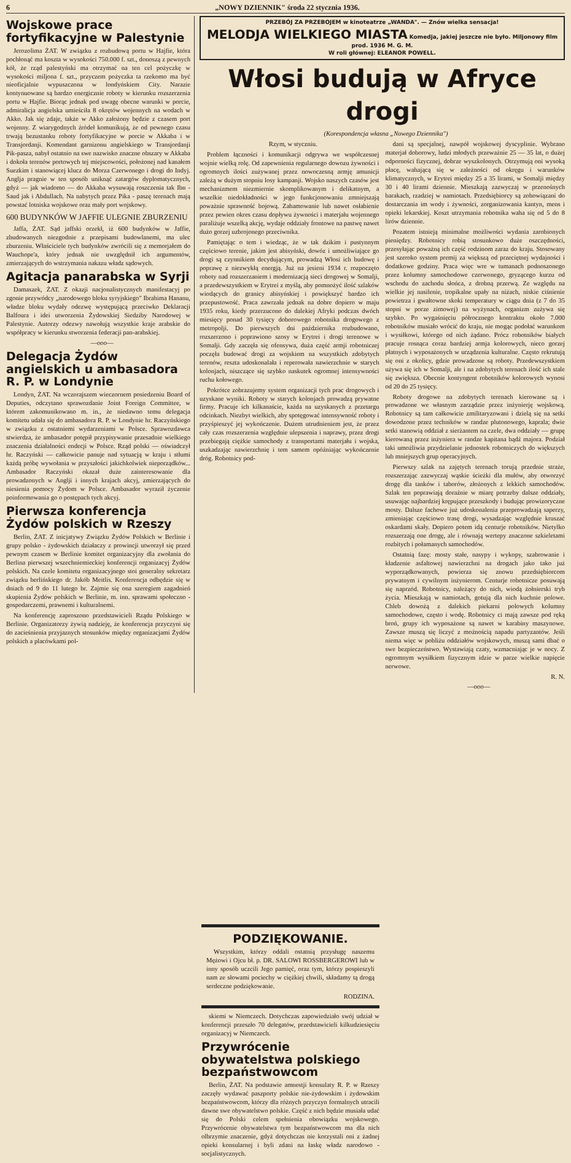6 „NOWY DZIENNIK" środa 22 stycznia 1936.
Wojskowe prace fortyfikacyjne w Palestynie
Jerozolima ŻAT. W związku z rozbudową portu w Hajfie, która pochłonąć ma koszta w wysokości 750.000 f. szt., donoszą z pewnych kół, że rząd palestyński ma otrzymać na ten cel pożyczkę w wysokości miljona f. szt., przyczem pożyczka ta rzekomo ma być nieoficjalnie wypuszczona w londyńskiem City. Narazie kontynuowane są bardzo energicznie roboty w kierunku rozszerzenia portu w Hajfie. Biorąc jednak pod uwagę obecne warunki w porcie, admiralicja angielska umieściła 8 okrętów wojennych na wodach w Akko. Jak się zdaje, także w Akko założony będzie z czasem port wojenny. Z wiarygodnych źródeł komunikują, że od pewnego czasu trwają bezustanku roboty fortyfikacyjne w porcie w Akkaba i w Transjordanji. Komendant garnizonu angielskiego w Transjordanji Pik-pasza, nabył ostatnio na swe nazwisko znaczne obszary w Akkaba i dokoła terenów portowych tej miejscowości, położonej nad kanałem Suezkim i stanowiącej klucz do Morza Czerwonego i drogi do Indyj. Anglja pragnie w ten sposób uniknąć zatargów dyplomatycznych, gdyż — jak wiadomo — do Akkaba wysuwają roszczenia tak Ibn - Saud jak i Abdullach. Na nabytych przez Pika - paszę terenach mają powstać lotniska wojskowe oraz mały port wojskowy.
600 BUDYNKÓW W JAFFIE ULEGNIE ZBURZENIU
Jaffa, ŻAT. Sąd jaffski orzekł, iż 600 budynków w Jaffie, zbudowanych niezgodnie z przepisami budowlanemi, ma ulec zburzeniu. Właściciele tych budynków zwrócili się z memorjałem do Wauchope'a, który jednak nie uwzględnił ich argumentów, zmierzających do wstrzymania nakazu władz sądowych.
Agitacja panarabska w Syrji
Damaszek, ŻAT. Z okazji nacjonalistycznych manifestacyj po zgonie przywódcy „narodowego bloku syryjskiego" Ibrahima Hananu, władze bloku wydały odezwę występującą przeciwko Deklaracji Balfoura i idei utworzenia Żydowskiej Siedziby Narodowej w Palestynie. Autorzy odezwy nawołują wszystkie kraje arabskie do współpracy w kierunku stworzenia federacji pan-arabskiej.
—ooo—
Delegacja Żydów angielskich u ambasadora R. P. w Londynie
Londyn, ŻAT. Na wczorajszem wieczornem posiedzeniu Board of Deputies, odczytano sprawozdanie Joint Foreign Committee, w którem zakomunikowano m. in., że niedawno temu delegacja komitetu udała się do ambasadora R. P. w Londynie hr. Raczyńskiego w związku z ostatniemi wydarzeniami w Polsce. Sprawozdawca stwierdza, że ambasador potępił przypisywanie przesadnie wielkiego znaczenia działalności endecji w Polsce. Rząd polski — oświadczył hr. Raczyński — całkowicie panuje nad sytuacją w kraju i stłumi każdą próbę wywołania w przyszłości jakichkolwiek nieporządków... Ambasador Raczyński okazał duże zainteresowanie dla prowadzonych w Anglji i innych krajach akcyj, zmierzających do niesienia pomocy Żydom w Polsce. Ambasador wyraził życzenie poinformowania go o postępach tych akcyj.
Pierwsza konferencja Żydów polskich w Rzeszy
Berlin, ŻAT. Z inicjatywy Związku Żydów Polskich w Berlinie i grupy polsko - żydowskich działaczy z prowincji utworzył się przed pewnym czasem w Berlinie komitet organizacyjny dla zwołania do Berlina pierwszej wszechniemieckiej konferencji organizacyj Żydów polskich. Na czele komitetu organizacyjnego stoi generalny sekretarz związku berlińskiego dr. Jakób Meitlis. Konferencja odbędzie się w dniach od 9 do 11 lutego br. Zajmie się ona szeregiem zagadnień skupienia Żydów polskich w Berlinie, m. inn. sprawami społeczno - gospodarczemi, prawnemi i kulturalnemi.
Na konferencję zaproszono przedstawicieli Rządu Polskiego w Berlinie. Organizatorzy żywią nadzieję, że konferencja przyczyni się do zacieśnienia przyjaznych stosunków między organizacjami Żydów polskich a placówkami pol-
PRZEBÓJ ZA PRZEBOJEM w kinoteatrze „WANDA". — Znów wielka sensacja!
MELODJA WIELKIEGO MIASTA Komedja, jakiej jeszcze nie było. Miljonowy film prod. 1936 M. G. M.
W roli głównej: ELEANOR POWELL.
Włosi budują w Afryce drogi
(Korespondencja własna „Nowego Dziennika")
Rzym, w styczniu.
Problem łączności i komunikacji odgrywa we współczesnej wojnie wielką rolę. Od zapewnienia regularnego dowozu żywności i ogromnych ilości zużywanej przez nowoczesną armję amunicji zależą w dużym stopniu losy kampanji. Wojsko naszych czasów jest mechanizmem niezmiernie skomplikowanym i delikatnym, a wszelkie niedokładności w jego funkcjonowaniu zmniejszają poważnie sprawność bojową. Zahamowanie lub nawet osłabienie przez pewien okres czasu dopływu żywności i materjału wojennego paraliżuje wszelką akcję, wydaje oddziały frontowe na pastwę nawet dużo gorzej uzbrojonego przeciwnika.
Pamiętając o tem i wiedząc, że w tak dzikim i pustynnym częściowo terenie, jakim jest abisyński, dowóz i umożliwiające go drogi są czynnikiem decydującym, prowadzą Włosi ich budowę i poprawę z niezwykłą energją. Już na jesieni 1934 r. rozpoczęto roboty nad rozszerzaniem i modernizacją sieci drogowej w Somalji, a przedewszystkiem w Erytrei z myślą, aby pomnożyć ilość szlaków wiodących do granicy abisyńskiej i powiększyć bardzo ich przepustowość. Praca zawrzała jednak na dobre dopiero w maju 1935 roku, kiedy przerzucono do dalekiej Afryki podczas dwóch miesięcy ponad 30 tysięcy doborowego robotnika drogowego z metropolji. Do pierwszych dni października rozbudowano, rozszerzono i poprawiono szosy w Erytrei i drogi terenowe w Somalji. Gdy zaczęła się ofensywa, duża część armji robotniczej poczęła budować drogi za wojskiem na wszystkich zdobytych terenów, reszta udoskonalała i reperowała nawierzchnie w starych kolonjach, niszczące się szybko naskutek ogromnej intensywności ruchu kołowego.
Pokrótce zobrazujemy system organizacji tych prac drogowych i uzyskane wyniki. Roboty w starych kolonjach prowadzą prywatne firmy. Pracuje ich kilkanaście, każda na uzyskanych z przetargu odcinkach. Niezbyt wielkich, aby spotęgować intensywność roboty i przyśpieszyć jej wykończenie. Dużem utrudnieniem jest, że przez cały czas rozszerzenia względnie ulepszenia i naprawy, przez drogi przebiegają ciężkie samochody z transportami materjału i wojska, uszkadzając nawierzchnię i tem samem opóźniając wykończenie dróg. Robotnicy pod-
dani są specjalnej, nawpół wojskowej dyscyplinie. Wybrano materjał doborowy, ludzi młodych przeważnie 25 — 35 lat, o dużej odporności fizycznej, dobrze wyszkolonych. Otrzymują oni wysoką płacę, wahającą się w zależności od okręgu i warunków klimatycznych, w Erytrei między 25 a 35 lirami, w Somalji między 30 i 40 lirami dziennie. Mieszkają zazwyczaj w przenośnych barakach, rzadziej w namiotach. Przedsiębiorcy są zobowiązani do dostarczania im wody i żywności, zorganizowania kantyn, mens i opieki lekarskiej. Koszt utrzymania robotnika waha się od 5 do 8 lirów dziennie.
Pozatem istnieją minimalne możliwości wydania zarobionych pieniędzy. Robotnicy robią stosunkowo duże oszczędności, przesyłając poważną ich część rodzinom zaraz do kraju. Stosowany jest szeroko system premij za większą od przeciętnej wydajności i dodatkowe godziny. Praca więc wre w tumanach podnoszonego przez kolumny samochodowe czerwonego, gryzącego kurzu od wschodu do zachodu słońca, z drobną przerwą. Ze względu na wielkie jej nasilenie, tropikalne upały na niżach, niskie ciśnienie powietrza i gwałtowne skoki temperatury w ciągu dnia (z 7 do 35 stopni w porze zimowej) na wyżynach, organizm zużywa się szybko. Po wygaśnięciu półrocznego kontraktu około 7.000 robotników musiało wrócić do kraju, nie mogąc podołać warunkom i wysiłkowi, którego od nich żądano. Prócz robotników białych pracuje rosnąca coraz bardziej armja kolorowych, nieco gorzej płatnych i wyposażonych w urządzenia kulturalne. Często rekrutują się oni z okolicy, gdzie prowadzone są roboty. Przedewszystkiem używa się ich w Somalji, ale i na zdobytych terenach ilość ich stale się zwiększa. Obecnie kontyngent robotników kolorowych wynosi od 20 do 25 tysięcy.
Roboty drogowe na zdobytych terenach kierowane są i prowadzone we własnym zarządzie przez inżynierję wojskową. Robotnicy są tam całkowicie zmilitaryzowani i dzielą się na setki dowodzone przez techników w randze plutonowego, kaprala; dwie setki stanowią oddział z sierżantem na czele, dwa oddziały — grupę kierowaną przez inżyniera w randze kapitana bądź majora. Podział taki umożliwia przydzielanie jednostek robotniczych do większych lub mniejszych grup operacyjnych.
Pierwszy szlak na zajętych terenach torują przednie straże, rozszerzając zazwyczaj wąskie ścieżki dla mułów, aby otworzyć drogę dla tanków i taborów, złożonych z lekkich samochodów. Szlak ten poprawiają doraźnie w miarę potrzeby dalsze oddziały, usuwając najbardziej krępujące przeszkody i budując prowizoryczne mosty. Dalsze fachowe już udoskonalenia przeprowadzają saperzy, zmieniając częściowo trasę drogi, wysadzając względnie kruszać oskardami skały. Dopiero potem idą centurje robotników. Nietylko rozszerzają one drogę, ale i równają wertepy znaczone szkieletami rozbitych i połamanych samochodów.
Ostatnią fazę: mosty stałe, nasypy i wykopy, szabrowanie i kładzenie asfaltowej nawierzchni na drogach jako tako już wyporządkowanych, powierza się znowu przedsiębiorcom prywatnym i cywilnym inżynierom. Centurje robotnicze posuwają się naprzód. Robotnicy, należący do nich, wiodą żołnierski tryb życia. Mieszkają w namiotach, gotują dla nich kuchnie polowe. Chleb dowożą z dalekich piekarni polowych kolumny samochodowe, często i wodę. Robotnicy ci mają zawsze pod ręką broń, grupy ich wyposażone są nawet w karabiny maszynowe. Zawsze muszą się liczyć z możnością napadu partyzantów. Jeśli niema więc w pobliżu oddziałów wojskowych, muszą sami dbać o swe bezpieczeństwo. Wystawiają czaty, wzmacniając je w nocy. Z ogromnym wysiłkiem fizycznym idzie w parze wielkie napięcie nerwowe.
R. N.
—ooo—
PODZIĘKOWANIE.
Wszystkim, którzy oddali ostatnią przysługę naszemu Mężowi i Ojcu bł. p. DR. SALOWI ROSSBERGEROWI lub w inny sposób uczcili Jego pamięć, oraz tym, którzy pospieszyli nam ze słowami pociechy w ciężkiej chwili, składamy tą drogą serdeczne podziękowanie.
RODZINA.
skiemi w Niemczech. Dotychczas zapowiedziało swój udział w konferencji przeszło 70 delegatów, przedstawicieli kilkudziesięciu organizacyj w Niemczech.
Przywrócenie obywatelstwa polskiego bezpaństwowcom
Berlin, ŻAT. Na podstawie amnestji konsulaty R. P. w Rzeszy zaczęły wydawać paszporty polskie nie-żydowskim i żydowskim bezpaństwowcom, którzy dla różnych przyczyn formalnych utracili dawne swe obywatelstwo polskie. Część z nich będzie musiała udać się do Polski celem spełnienia obowiązku wojskowego. Przywrócenie obywatelstwa tym bezpaństwowcom ma dla nich olbrzymie znaczenie, gdyż dotychczas nie korzystali oni z żadnej opieki konsularnej i byli zdani na łaskę władz narodowo - socjalistycznych.